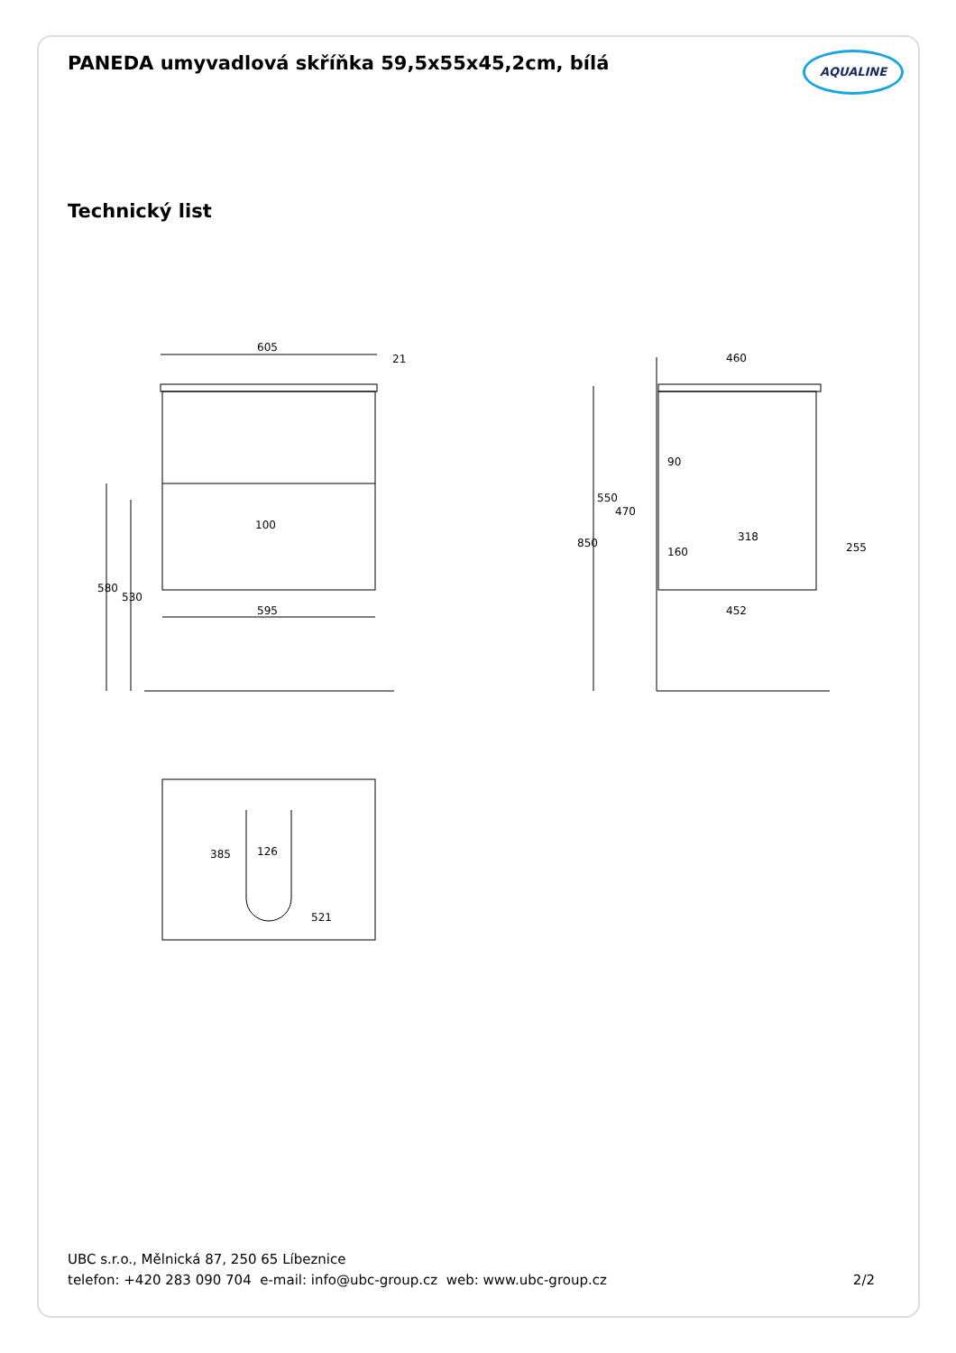PANEDA umyvadlová skříňka 59,5x55x45,2cm, bílá
AQUALINE
Technický list
605
595
21
100
580
530
460
452
318
850
550
470
90
160
255
385
126
521
UBC s.r.o., Mělnická 87, 250 65 Líbeznice
telefon: +420 283 090 704 e-mail: info@ubc-group.cz web: www.ubc-group.cz
2/2